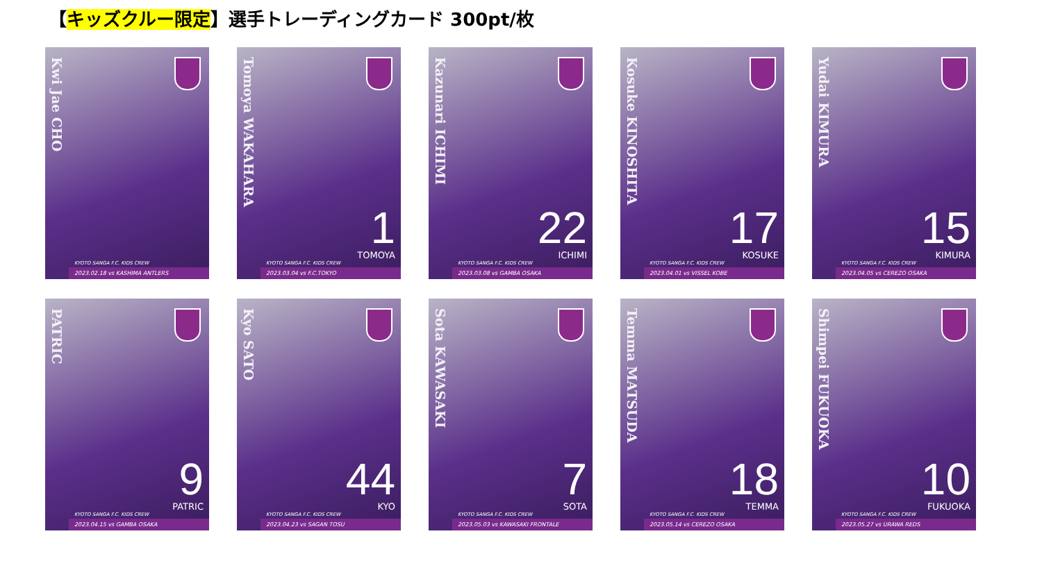【キッズクルー限定】選手トレーディングカード 300pt/枚
Kwi Jae CHO
KYOTO SANGA F.C. KIDS CREW
2023.02.18 vs KASHIMA ANTLERS
Tomoya WAKAHARA
1
TOMOYA
KYOTO SANGA F.C. KIDS CREW
2023.03.04 vs F.C.TOKYO
Kazunari ICHIMI
22
ICHIMI
KYOTO SANGA F.C. KIDS CREW
2023.03.08 vs GAMBA OSAKA
Kosuke KINOSHITA
17
KOSUKE
KYOTO SANGA F.C. KIDS CREW
2023.04.01 vs VISSEL KOBE
Yudai KIMURA
15
KIMURA
KYOTO SANGA F.C. KIDS CREW
2023.04.05 vs CEREZO OSAKA
PATRIC
9
PATRIC
KYOTO SANGA F.C. KIDS CREW
2023.04.15 vs GAMBA OSAKA
Kyo SATO
44
KYO
KYOTO SANGA F.C. KIDS CREW
2023.04.23 vs SAGAN TOSU
Sota KAWASAKI
7
SOTA
KYOTO SANGA F.C. KIDS CREW
2023.05.03 vs KAWASAKI FRONTALE
Temma MATSUDA
18
TEMMA
KYOTO SANGA F.C. KIDS CREW
2023.05.14 vs CEREZO OSAKA
Shimpei FUKUOKA
10
FUKUOKA
KYOTO SANGA F.C. KIDS CREW
2023.05.27 vs URAWA REDS